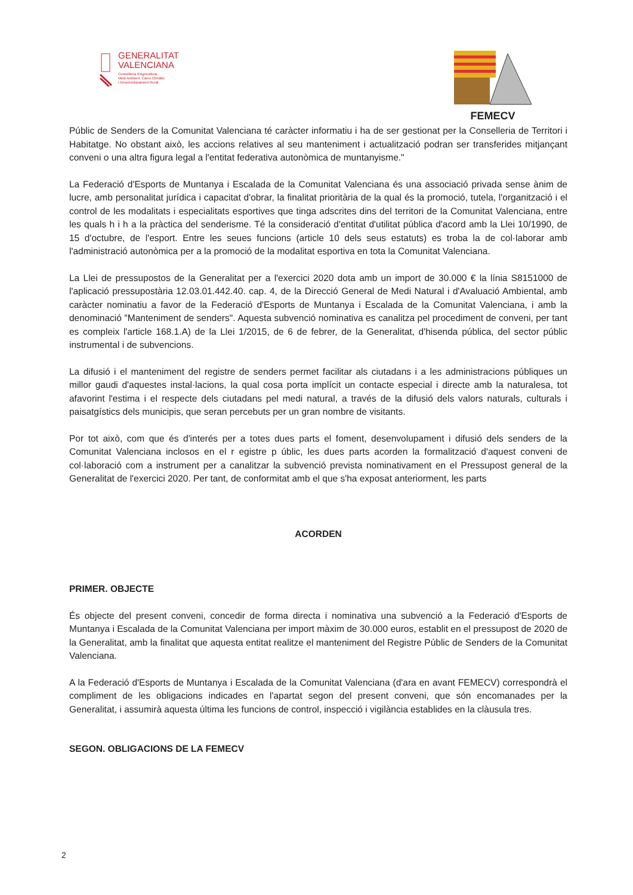GENERALITAT
VALENCIANA
Conselleria d'Agricultura,
Medi Ambient, Canvi Climàtic
i Desenvolupament Rural
FEMECV
Públic de Senders de la Comunitat Valenciana té caràcter informatiu i ha de ser gestionat per la Conselleria de Territori i Habitatge. No obstant això, les accions relatives al seu manteniment i actualització podran ser transferides mitjançant conveni o una altra figura legal a l'entitat federativa autonòmica de muntanyisme."
La Federació d'Esports de Muntanya i Escalada de la Comunitat Valenciana és una associació privada sense ànim de lucre, amb personalitat jurídica i capacitat d'obrar, la finalitat prioritària de la qual és la promoció, tutela, l'organització i el control de les modalitats i especialitats esportives que tinga adscrites dins del territori de la Comunitat Valenciana, entre les quals h i h a la pràctica del senderisme. Té la consideració d'entitat d'utilitat pública d'acord amb la Llei 10/1990, de 15 d'octubre, de l'esport. Entre les seues funcions (article 10 dels seus estatuts) es troba la de col·laborar amb l'administració autonòmica per a la promoció de la modalitat esportiva en tota la Comunitat Valenciana.
La Llei de pressupostos de la Generalitat per a l'exercici 2020 dota amb un import de 30.000 € la línia S8151000 de l'aplicació pressupostària 12.03.01.442.40. cap. 4, de la Direcció General de Medi Natural i d'Avaluació Ambiental, amb caràcter nominatiu a favor de la Federació d'Esports de Muntanya i Escalada de la Comunitat Valenciana, i amb la denominació "Manteniment de senders". Aquesta subvenció nominativa es canalitza pel procediment de conveni, per tant es compleix l'article 168.1.A) de la Llei 1/2015, de 6 de febrer, de la Generalitat, d'hisenda pública, del sector públic instrumental i de subvencions.
La difusió i el manteniment del registre de senders permet facilitar als ciutadans i a les administracions públiques un millor gaudi d'aquestes instal·lacions, la qual cosa porta implícit un contacte especial i directe amb la naturalesa, tot afavorint l'estima i el respecte dels ciutadans pel medi natural, a través de la difusió dels valors naturals, culturals i paisatgístics dels municipis, que seran percebuts per un gran nombre de visitants.
Por tot això, com que és d'interés per a totes dues parts el foment, desenvolupament i difusió dels senders de la Comunitat Valenciana inclosos en el r egistre p úblic, les dues parts acorden la formalització d'aquest conveni de col·laboració com a instrument per a canalitzar la subvenció prevista nominativament en el Pressupost general de la Generalitat de l'exercici 2020. Per tant, de conformitat amb el que s'ha exposat anteriorment, les parts
ACORDEN
PRIMER. OBJECTE
És objecte del present conveni, concedir de forma directa i nominativa una subvenció a la Federació d'Esports de Muntanya i Escalada de la Comunitat Valenciana per import màxim de 30.000 euros, establit en el pressupost de 2020 de la Generalitat, amb la finalitat que aquesta entitat realitze el manteniment del Registre Públic de Senders de la Comunitat Valenciana.
A la Federació d'Esports de Muntanya i Escalada de la Comunitat Valenciana (d'ara en avant FEMECV) correspondrà el compliment de les obligacions indicades en l'apartat segon del present conveni, que són encomanades per la Generalitat, i assumirà aquesta última les funcions de control, inspecció i vigilància establides en la clàusula tres.
SEGON. OBLIGACIONS DE LA FEMECV
2